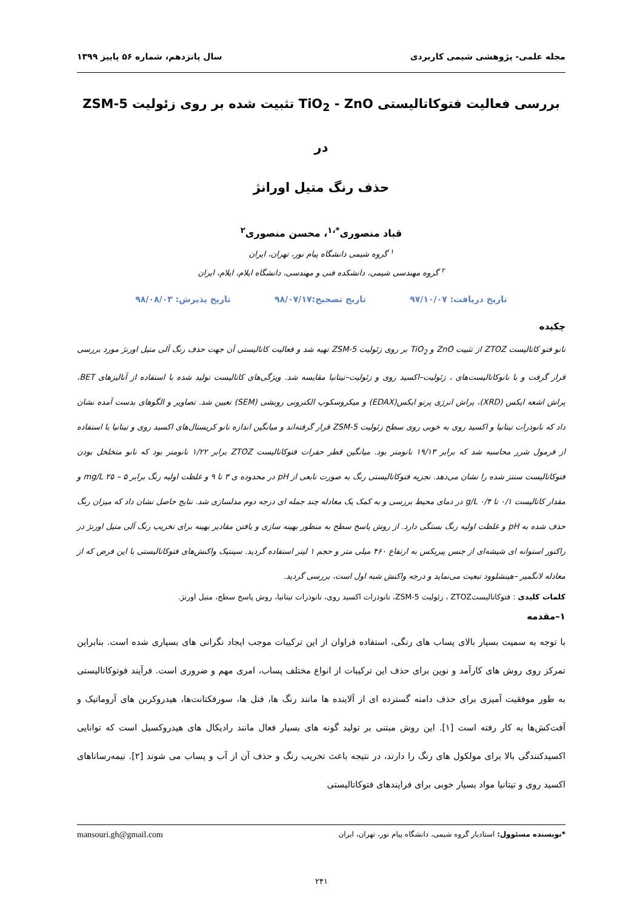مجله علمی- پژوهشی شیمی کاربردی سال پانزدهم، شماره ۵۶ پاییز ۱۳۹۹
بررسی فعالیت فتوکاتالیستی TiO<sub>2</sub> - ZnO تثبیت شده بر روی زئولیت ZSM-5 در
حذف رنگ متیل اورانژ
قباد منصوری<sup>*،۱</sup>، محسن منصوری<sup>۲</sup>
<sup>۱</sup> گروه شیمی دانشگاه پیام نور، تهران، ایران
<sup>۲</sup> گروه مهندسی شیمی، دانشکده فنی و مهندسی، دانشگاه ایلام، ایلام، ایران
تاریخ دریافت: ۹۷/۱۰/۰۷ تاریخ تصحیح:۹۸/۰۷/۱۷ تاریخ پذیرش: ۹۸/۰۸/۰۳
چکیده
نانو فتو کاتالیست ZTOZ از تثبیت ZnO و TiO<sub>2</sub> بر روی زئولیت ZSM-5 تهیه شد و فعالیت کاتالیستی آن جهت حذف رنگ آلی متیل اورنژ مورد بررسی قرار گرفت و با نانوکاتالیست‌های ، زئولیت–اکسید روی و زئولیت–تیتانیا مقایسه شد. ویژگی‌های کاتالیست تولید شده با استفاده از آنالیزهای BET، پراش اشعه ایکس (XRD)، پراش انرژی پرتو ایکس(EDAX) و میکروسکوپ الکترونی روبشی (SEM) تعیین شد. تصاویر و الگوهای بدست آمده نشان داد که نانوذرات تیتانیا و اکسید روی به خوبی روی سطح زئولیت ZSM-5 قرار گرفته‌اند و میانگین اندازه نانو کریستال‌های اکسید روی و تیتانیا با استفاده از فرمول شرر محاسبه شد که برابر ۱۹/۱۳ نانومتر بود. میانگین قطر حفرات فتوکاتالیست ZTOZ برابر ۱/۲۲ نانومتر بود که نانو متخلخل بودن فتوکاتالیست سنتز شده را نشان می‌دهد. تجزیه فتوکاتالیستی رنگ به صورت تابعی از pH در محدوده ی ۳ تا ۹ و غلظت اولیه رنگ برابر mg/L ۲۵ – ۵ و مقدار کاتالیست ۰/۱ تا ۰/۴ g/L در دمای محیط بررسی و به کمک یک معادله چند جمله ای درجه دوم مدلسازی شد. نتایج حاصل نشان داد که میزان رنگ حذف شده به pH و غلظت اولیه رنگ بستگی دارد. از روش پاسخ سطح به منظور بهینه سازی و یافتن مقادیر بهینه برای تخریب رنگ آلی متیل اورنژ در راکتور استوانه ای شیشه‌ای از جنس پیریکس به ارتفاع ۴۶۰ میلی متر و حجم ۱ لیتر استفاده گردید. سینتیک واکنش‌های فتوکاتالیستی با این فرض که از معادله لانگمیر –هینشلوود تبعیت می‌نماید و درجه واکنش شبه اول است، بررسی گردید.
کلمات کلیدی : فتوکاتالیستZTOZ ، زئولیت ZSM-5، نانوذرات اکسید روی، نانوذرات تیتانیا، روش پاسخ سطح، متیل اورنژ.
۱–مقدمه
با توجه به سمیت بسیار بالای پساب های رنگی، استفاده فراوان از این ترکیبات موجب ایجاد نگرانی های بسیاری شده است. بنابراین تمرکز روی روش های کارآمد و نوین برای حذف این ترکیبات از انواع مختلف پساب، امری مهم و ضروری است. فرآیند فوتوکاتالیستی به طور موفقیت آمیزی برای حذف دامنه گسترده ای از آلاینده ها مانند رنگ ها، فنل ها، سورفکتانت‌ها، هیدروکربن های آروماتیک و آفت‌کش‌ها به کار رفته است [۱]. این روش مبتنی بر تولید گونه های بسیار فعال مانند رادیکال های هیدروکسیل است که توانایی اکسیدکنندگی بالا برای مولکول های رنگ را دارند، در نتیجه باعث تخریب رنگ و حذف آن از آب و پساب می شوند [۲]. نیمه‌رساناهای اکسید روی و تیتانیا مواد بسیار خوبی برای فرایندهای فتوکاتالیستی
*نویسنده مسئوول: استادیار گروه شیمی، دانشگاه پیام نور، تهران، ایران mansouri.gh@gmail.com
۲۴۱